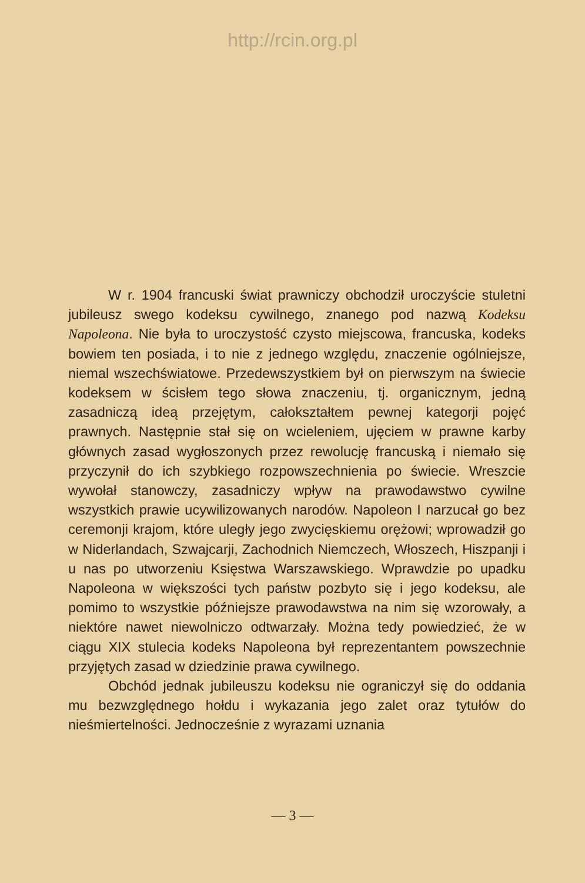http://rcin.org.pl
W r. 1904 francuski świat prawniczy obchodził uroczyście stuletni jubileusz swego kodeksu cywilnego, znanego pod nazwą Kodeksu Napoleona. Nie była to uroczystość czysto miejscowa, francuska, kodeks bowiem ten posiada, i to nie z jednego względu, znaczenie ogólniejsze, niemal wszechświatowe. Przedewszystkiem był on pierwszym na świecie kodeksem w ścisłem tego słowa znaczeniu, tj. organicznym, jedną zasadniczą ideą przejętym, całokształtem pewnej kategorji pojęć prawnych. Następnie stał się on wcieleniem, ujęciem w prawne karby głównych zasad wygłoszonych przez rewolucję francuską i niemało się przyczynił do ich szybkiego rozpowszechnienia po świecie. Wreszcie wywołał stanowczy, zasadniczy wpływ na prawodawstwo cywilne wszystkich prawie ucywilizowanych narodów. Napoleon I narzucał go bez ceremonji krajom, które uległy jego zwycięskiemu orężowi; wprowadził go w Niderlandach, Szwajcarji, Zachodnich Niemczech, Włoszech, Hiszpanji i u nas po utworzeniu Księstwa Warszawskiego. Wprawdzie po upadku Napoleona w większości tych państw pozbyto się i jego kodeksu, ale pomimo to wszystkie późniejsze prawodawstwa na nim się wzorowały, a niektóre nawet niewolniczo odtwarzały. Można tedy powiedzieć, że w ciągu XIX stulecia kodeks Napoleona był reprezentantem powszechnie przyjętych zasad w dziedzinie prawa cywilnego.
Obchód jednak jubileuszu kodeksu nie ograniczył się do oddania mu bezwzględnego hołdu i wykazania jego zalet oraz tytułów do nieśmiertelności. Jednocześnie z wyrazami uznania
— 3 —